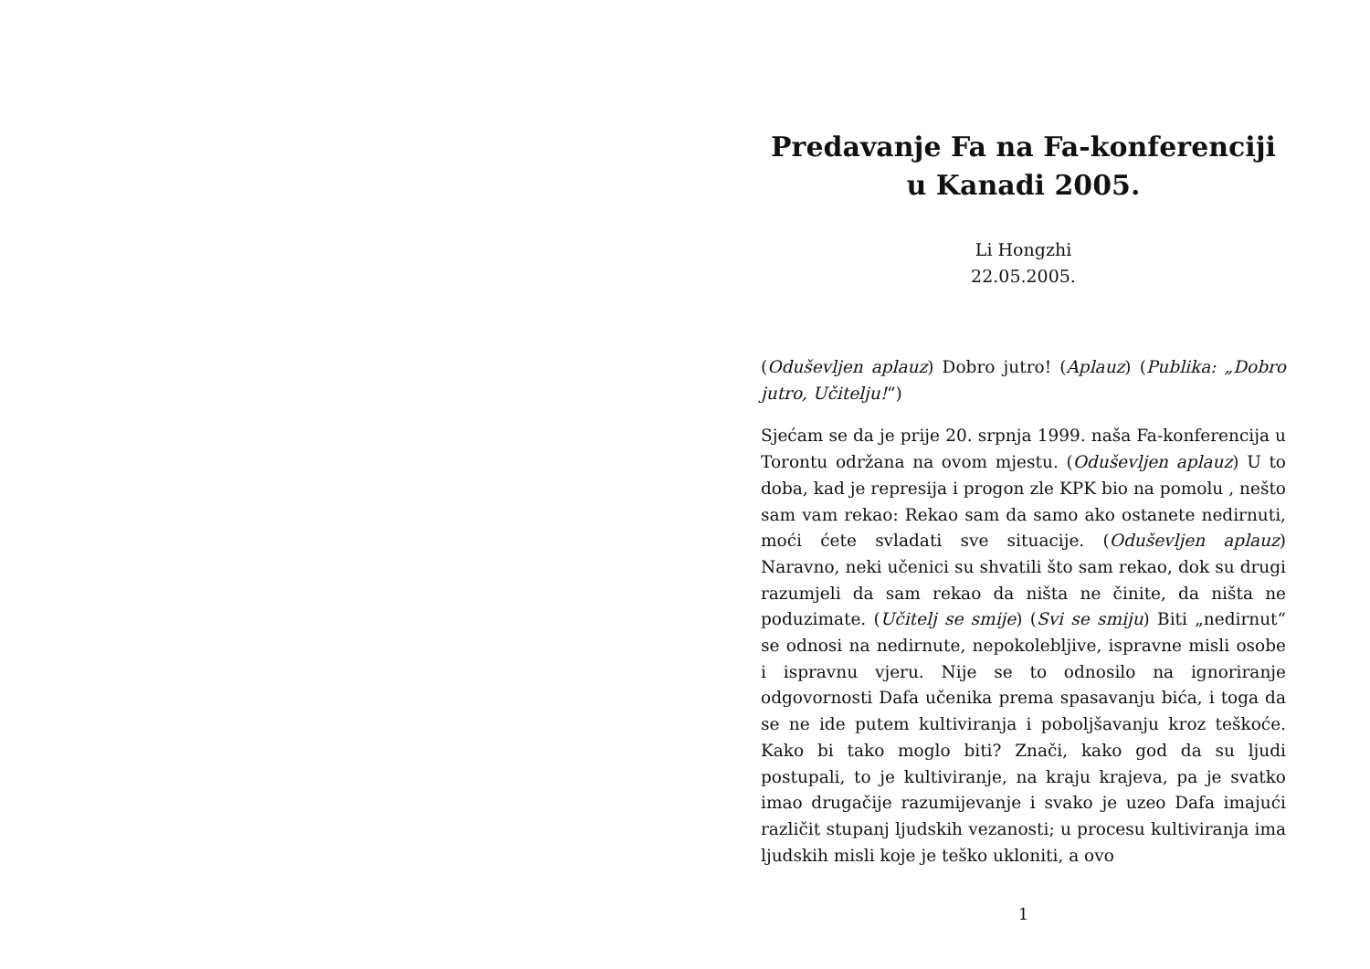Predavanje Fa na Fa-konferenciji u Kanadi 2005.
Li Hongzhi
22.05.2005.
(Oduševljen aplauz) Dobro jutro! (Aplauz) (Publika: „Dobro jutro, Učitelju!“)
Sjećam se da je prije 20. srpnja 1999. naša Fa-konferencija u Torontu održana na ovom mjestu. (Oduševljen aplauz) U to doba, kad je represija i progon zle KPK bio na pomolu , nešto sam vam rekao: Rekao sam da samo ako ostanete nedirnuti, moći ćete svladati sve situacije. (Oduševljen aplauz) Naravno, neki učenici su shvatili što sam rekao, dok su drugi razumjeli da sam rekao da ništa ne činite, da ništa ne poduzimate. (Učitelj se smije) (Svi se smiju) Biti „nedirnut“ se odnosi na nedirnute, nepokolebljive, ispravne misli osobe i ispravnu vjeru. Nije se to odnosilo na ignoriranje odgovornosti Dafa učenika prema spasavanju bića, i toga da se ne ide putem kultiviranja i poboljšavanju kroz teškoće. Kako bi tako moglo biti? Znači, kako god da su ljudi postupali, to je kultiviranje, na kraju krajeva, pa je svatko imao drugačije razumijevanje i svako je uzeo Dafa imajući različit stupanj ljudskih vezanosti; u procesu kultiviranja ima ljudskih misli koje je teško ukloniti, a ovo
1